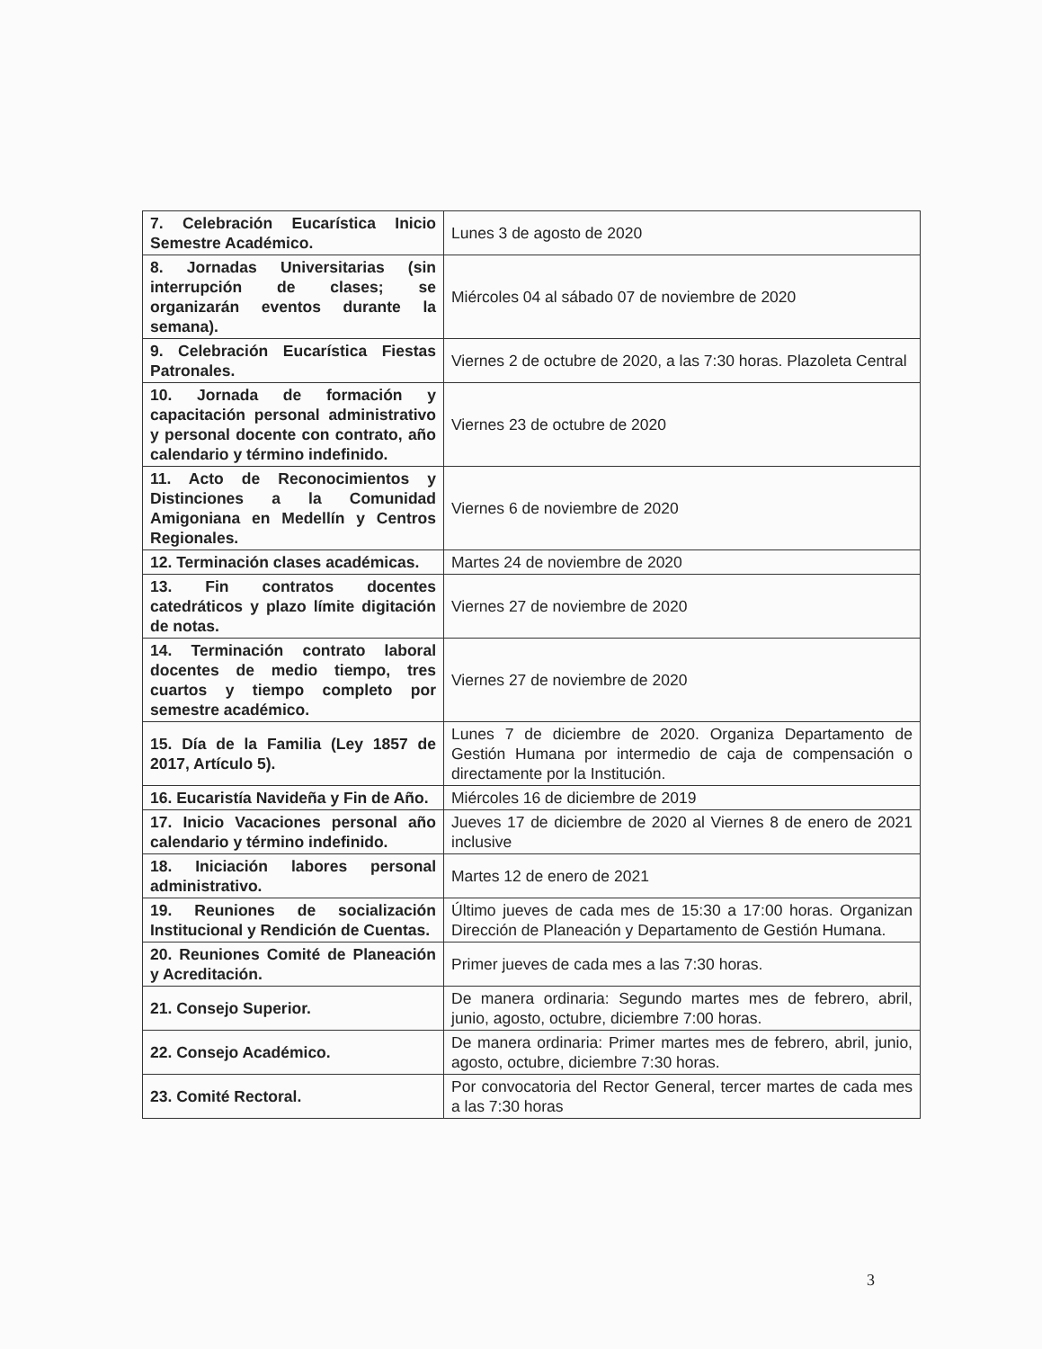| 7. Celebración Eucarística Inicio Semestre Académico. | Lunes 3 de agosto de 2020 |
| 8. Jornadas Universitarias (sin interrupción de clases; se organizarán eventos durante la semana). | Miércoles 04 al sábado 07 de noviembre de 2020 |
| 9. Celebración Eucarística Fiestas Patronales. | Viernes 2 de octubre de 2020, a las 7:30 horas. Plazoleta Central |
| 10. Jornada de formación y capacitación personal administrativo y personal docente con contrato, año calendario y término indefinido. | Viernes 23 de octubre de 2020 |
| 11. Acto de Reconocimientos y Distinciones a la Comunidad Amigoniana en Medellín y Centros Regionales. | Viernes 6 de noviembre de 2020 |
| 12. Terminación clases académicas. | Martes 24 de noviembre de 2020 |
| 13. Fin contratos docentes catedráticos y plazo límite digitación de notas. | Viernes 27 de noviembre de 2020 |
| 14. Terminación contrato laboral docentes de medio tiempo, tres cuartos y tiempo completo por semestre académico. | Viernes 27 de noviembre de 2020 |
| 15. Día de la Familia (Ley 1857 de 2017, Artículo 5). | Lunes 7 de diciembre de 2020. Organiza Departamento de Gestión Humana por intermedio de caja de compensación o directamente por la Institución. |
| 16. Eucaristía Navideña y Fin de Año. | Miércoles 16 de diciembre de 2019 |
| 17. Inicio Vacaciones personal año calendario y término indefinido. | Jueves 17 de diciembre de 2020 al Viernes 8 de enero de 2021 inclusive |
| 18. Iniciación labores personal administrativo. | Martes 12 de enero de 2021 |
| 19. Reuniones de socialización Institucional y Rendición de Cuentas. | Último jueves de cada mes de 15:30 a 17:00 horas. Organizan Dirección de Planeación y Departamento de Gestión Humana. |
| 20. Reuniones Comité de Planeación y Acreditación. | Primer jueves de cada mes a las 7:30 horas. |
| 21. Consejo Superior. | De manera ordinaria: Segundo martes mes de febrero, abril, junio, agosto, octubre, diciembre 7:00 horas. |
| 22. Consejo Académico. | De manera ordinaria: Primer martes mes de febrero, abril, junio, agosto, octubre, diciembre 7:30 horas. |
| 23. Comité Rectoral. | Por convocatoria del Rector General, tercer martes de cada mes a las 7:30 horas |
3